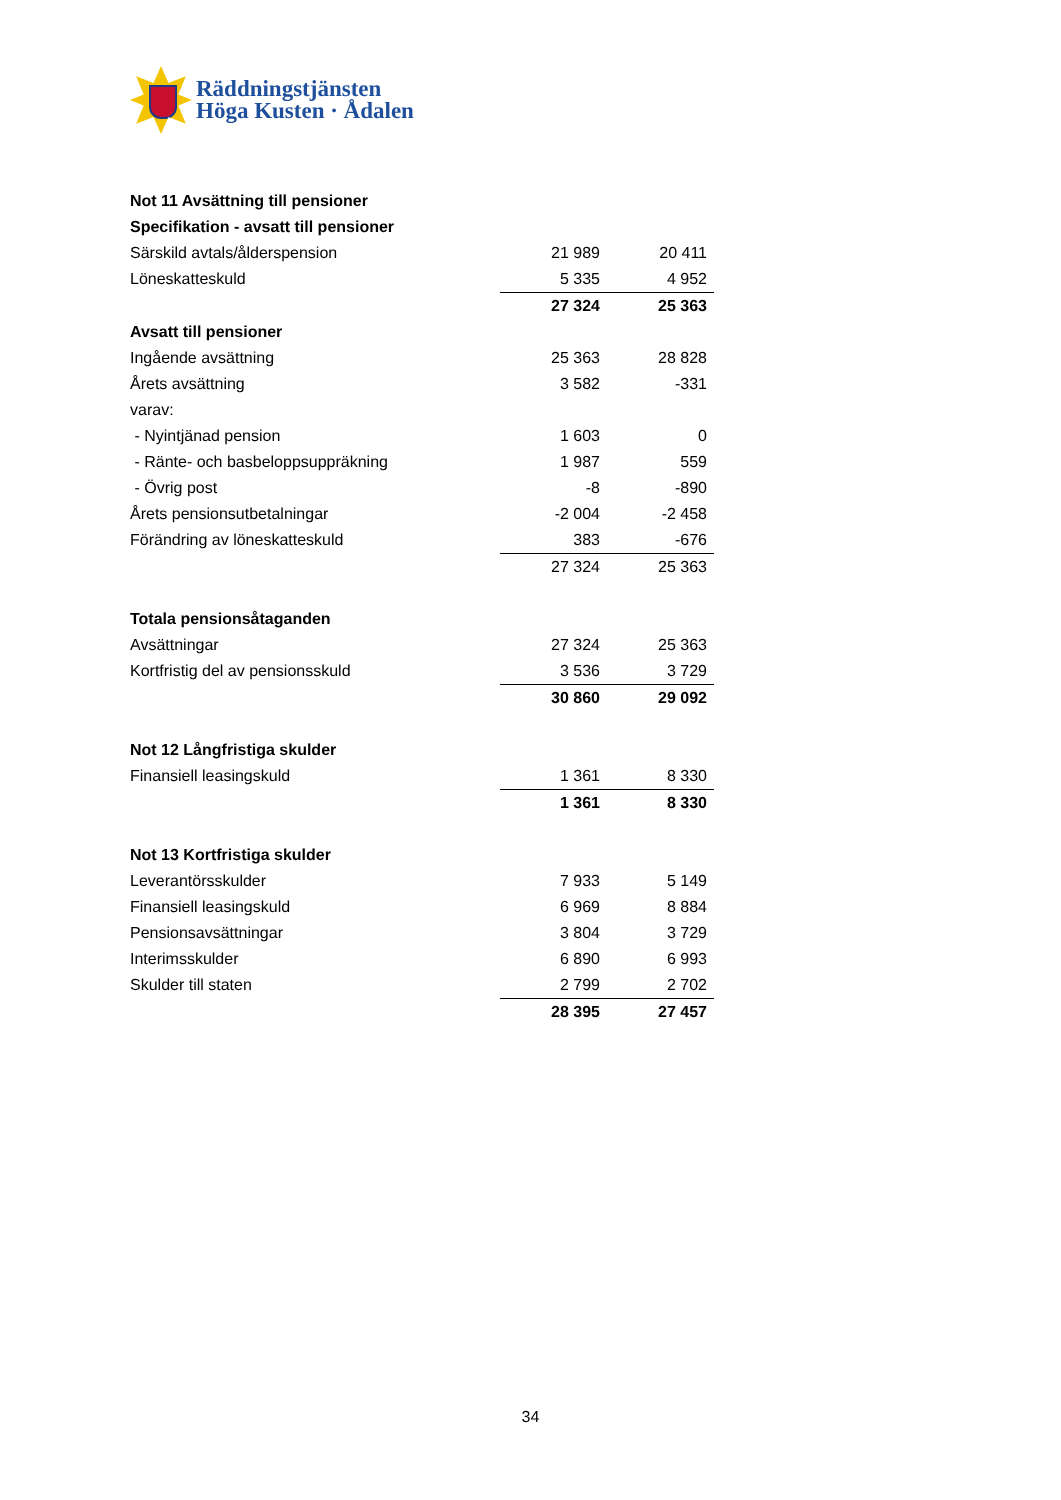Räddningstjänsten
Höga Kusten · Ådalen
| Not 11 Avsättning till pensioner | | |
| Specifikation - avsatt till pensioner | | |
| Särskild avtals/ålderspension | 21 989 | 20 411 |
| Löneskatteskuld | 5 335 | 4 952 |
| | 27 324 | 25 363 |
| Avsatt till pensioner | | |
| Ingående avsättning | 25 363 | 28 828 |
| Årets avsättning | 3 582 | -331 |
| varav: | | |
| - Nyintjänad pension | 1 603 | 0 |
| - Ränte- och basbeloppsuppräkning | 1 987 | 559 |
| - Övrig post | -8 | -890 |
| Årets pensionsutbetalningar | -2 004 | -2 458 |
| Förändring av löneskatteskuld | 383 | -676 |
| | 27 324 | 25 363 |
| Totala pensionsåtaganden | | |
| Avsättningar | 27 324 | 25 363 |
| Kortfristig del av pensionsskuld | 3 536 | 3 729 |
| | 30 860 | 29 092 |
| Not 12 Långfristiga skulder | | |
| Finansiell leasingskuld | 1 361 | 8 330 |
| | 1 361 | 8 330 |
| Not 13 Kortfristiga skulder | | |
| Leverantörsskulder | 7 933 | 5 149 |
| Finansiell leasingskuld | 6 969 | 8 884 |
| Pensionsavsättningar | 3 804 | 3 729 |
| Interimsskulder | 6 890 | 6 993 |
| Skulder till staten | 2 799 | 2 702 |
| | 28 395 | 27 457 |
34